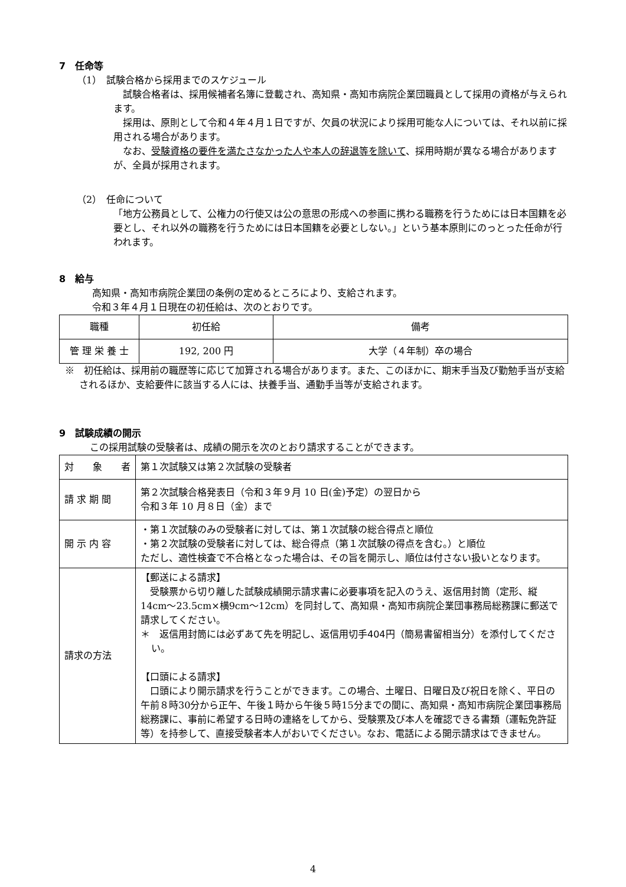7　任命等
（1）　試験合格から採用までのスケジュール
　試験合格者は、採用候補者名簿に登載され、高知県・高知市病院企業団職員として採用の資格が与えられます。
　採用は、原則として令和４年４月１日ですが、欠員の状況により採用可能な人については、それ以前に採用される場合があります。
　なお、受験資格の要件を満たさなかった人や本人の辞退等を除いて、採用時期が異なる場合がありますが、全員が採用されます。
（2）　任命について
「地方公務員として、公権力の行使又は公の意思の形成への参画に携わる職務を行うためには日本国籍を必要とし、それ以外の職務を行うためには日本国籍を必要としない。」という基本原則にのっとった任命が行われます。
8　給与
高知県・高知市病院企業団の条例の定めるところにより、支給されます。
令和３年４月１日現在の初任給は、次のとおりです。
| 職種 | 初任給 | 備考 |
| --- | --- | --- |
| 管 理 栄 養 士 | 192, 200 円 | 大学（４年制）卒の場合 |
※　初任給は、採用前の職歴等に応じて加算される場合があります。また、このほかに、期末手当及び勤勉手当が支給されるほか、支給要件に該当する人には、扶養手当、通勤手当等が支給されます。
9　試験成績の開示
この採用試験の受験者は、成績の開示を次のとおり請求することができます。
| 対 象 者 | 第１次試験又は第２次試験の受験者 |
| 請 求 期 間 | 第２次試験合格発表日（令和３年９月 10 日(金)予定）の翌日から 令和３年 10 月８日（金）まで |
| 開 示 内 容 | ・第１次試験のみの受験者に対しては、第１次試験の総合得点と順位 ・第２次試験の受験者に対しては、総合得点（第１次試験の得点を含む。）と順位 ただし、適性検査で不合格となった場合は、その旨を開示し、順位は付さない扱いとなります。 |
| 請求の方法 | 【郵送による請求】 受験票から切り離した試験成績開示請求書に必要事項を記入のうえ、返信用封筒（定形、縦14cm～23.5cm×横9cm～12cm）を同封して、高知県・高知市病院企業団事務局総務課に郵送で請求してください。 ＊ 返信用封筒には必ずあて先を明記し、返信用切手404円（簡易書留相当分）を添付してください。 【口頭による請求】 口頭により開示請求を行うことができます。この場合、土曜日、日曜日及び祝日を除く、平日の午前８時30分から正午、午後１時から午後５時15分までの間に、高知県・高知市病院企業団事務局総務課に、事前に希望する日時の連絡をしてから、受験票及び本人を確認できる書類（運転免許証等）を持参して、直接受験者本人がおいでください。なお、電話による開示請求はできません。 |
4